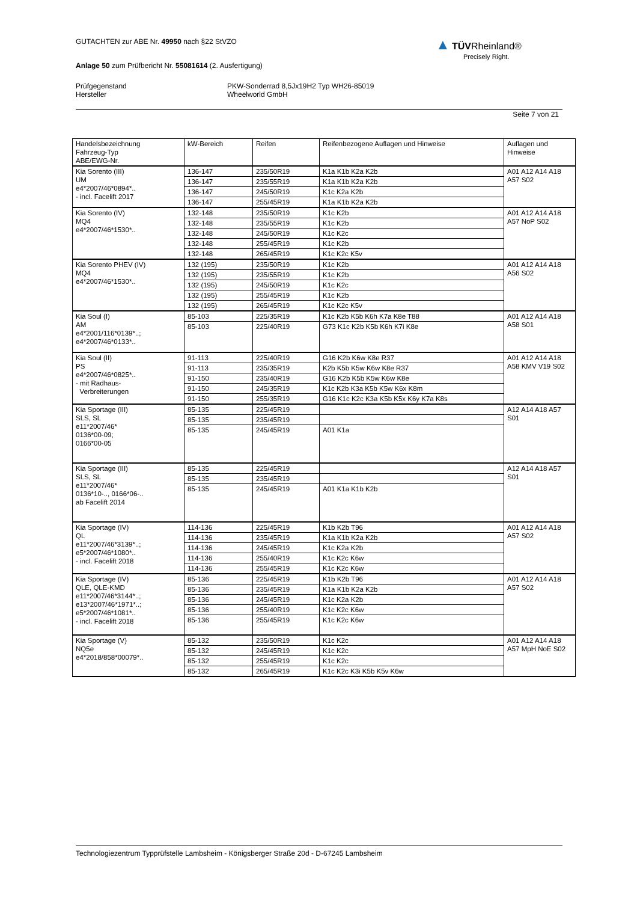GUTACHTEN zur ABE Nr. 49950 nach §22 StVZO
Anlage 50 zum Prüfbericht Nr. 55081614 (2. Ausfertigung)
Prüfgegenstand
Hersteller
PKW-Sonderrad 8,5Jx19H2 Typ WH26-85019
Wheelworld GmbH
Seite 7 von 21
▲ TÜV Rheinland®
Precisely Right.
| Handelsbezeichnung Fahrzeug-Typ ABE/EWG-Nr. | kW-Bereich | Reifen | Reifenbezogene Auflagen und Hinweise | Auflagen und Hinweise |
| --- | --- | --- | --- | --- |
| Kia Sorento (III) UM e4*2007/46*0894*.. - incl. Facelift 2017 | 136-147 | 235/50R19 | K1a K1b K2a K2b | A01 A12 A14 A18 A57 S02 |
| | 136-147 | 235/55R19 | K1a K1b K2a K2b | |
| | 136-147 | 245/50R19 | K1c K2a K2b | |
| | 136-147 | 255/45R19 | K1a K1b K2a K2b | |
| Kia Sorento (IV) MQ4 e4*2007/46*1530*.. | 132-148 | 235/50R19 | K1c K2b | A01 A12 A14 A18 A57 NoP S02 |
| | 132-148 | 235/55R19 | K1c K2b | |
| | 132-148 | 245/50R19 | K1c K2c | |
| | 132-148 | 255/45R19 | K1c K2b | |
| | 132-148 | 265/45R19 | K1c K2c K5v | |
| Kia Sorento PHEV (IV) MQ4 e4*2007/46*1530*.. | 132 (195) | 235/50R19 | K1c K2b | A01 A12 A14 A18 A56 S02 |
| | 132 (195) | 235/55R19 | K1c K2b | |
| | 132 (195) | 245/50R19 | K1c K2c | |
| | 132 (195) | 255/45R19 | K1c K2b | |
| | 132 (195) | 265/45R19 | K1c K2c K5v | |
| Kia Soul (I) AM e4*2001/116*0139*..; e4*2007/46*0133*.. | 85-103 | 225/35R19 | K1c K2b K5b K6h K7a K8e T88 | A01 A12 A14 A18 A58 S01 |
| | 85-103 | 225/40R19 | G73 K1c K2b K5b K6h K7i K8e | |
| Kia Soul (II) PS e4*2007/46*0825*.. - mit Radhaus- Verbreiterungen | 91-113 | 225/40R19 | G16 K2b K6w K8e R37 | A01 A12 A14 A18 A58 KMV V19 S02 |
| | 91-113 | 235/35R19 | K2b K5b K5w K6w K8e R37 | |
| | 91-150 | 235/40R19 | G16 K2b K5b K5w K6w K8e | |
| | 91-150 | 245/35R19 | K1c K2b K3a K5b K5w K6x K8m | |
| | 91-150 | 255/35R19 | G16 K1c K2c K3a K5b K5x K6y K7a K8s | |
| Kia Sportage (III) SLS, SL e11*2007/46* 0136*00-09; 0166*00-05 | 85-135 | 225/45R19 | | A12 A14 A18 A57 S01 |
| | 85-135 | 235/45R19 | | |
| | 85-135 | 245/45R19 | A01 K1a | |
| Kia Sportage (III) SLS, SL e11*2007/46* 0136*10-.., 0166*06-.. ab Facelift 2014 | 85-135 | 225/45R19 | | A12 A14 A18 A57 S01 |
| | 85-135 | 235/45R19 | | |
| | 85-135 | 245/45R19 | A01 K1a K1b K2b | |
| Kia Sportage (IV) QL e11*2007/46*3139*..; e5*2007/46*1080*.. - incl. Facelift 2018 | 114-136 | 225/45R19 | K1b K2b T96 | A01 A12 A14 A18 A57 S02 |
| | 114-136 | 235/45R19 | K1a K1b K2a K2b | |
| | 114-136 | 245/45R19 | K1c K2a K2b | |
| | 114-136 | 255/40R19 | K1c K2c K6w | |
| | 114-136 | 255/45R19 | K1c K2c K6w | |
| Kia Sportage (IV) QLE, QLE-KMD e11*2007/46*3144*..; e13*2007/46*1971*..; e5*2007/46*1081*.. - incl. Facelift 2018 | 85-136 | 225/45R19 | K1b K2b T96 | A01 A12 A14 A18 A57 S02 |
| | 85-136 | 235/45R19 | K1a K1b K2a K2b | |
| | 85-136 | 245/45R19 | K1c K2a K2b | |
| | 85-136 | 255/40R19 | K1c K2c K6w | |
| | 85-136 | 255/45R19 | K1c K2c K6w | |
| Kia Sportage (V) NQ5e e4*2018/858*00079*.. | 85-132 | 235/50R19 | K1c K2c | A01 A12 A14 A18 A57 MpH NoE S02 |
| | 85-132 | 245/45R19 | K1c K2c | |
| | 85-132 | 255/45R19 | K1c K2c | |
| | 85-132 | 265/45R19 | K1c K2c K3i K5b K5v K6w | |
Technologiezentrum Typprüfstelle Lambsheim - Königsberger Straße 20d - D-67245 Lambsheim